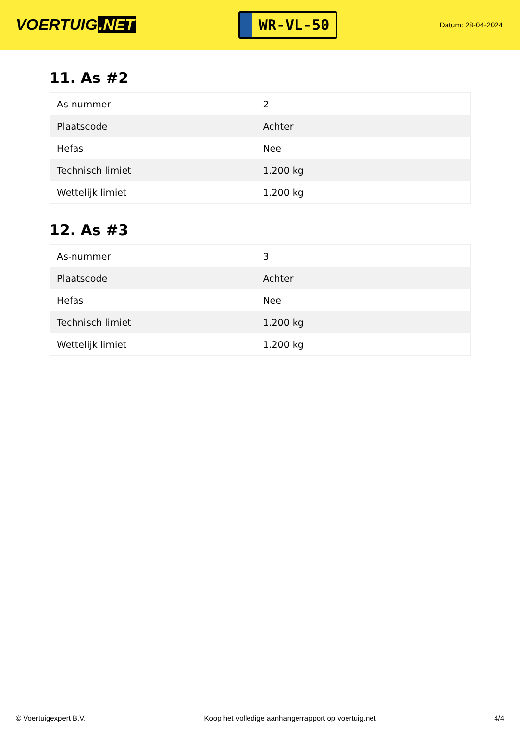VOERTUIG.NET
WR-VL-50
Datum: 28-04-2024
11. As #2
| As-nummer | 2 |
| Plaatscode | Achter |
| Hefas | Nee |
| Technisch limiet | 1.200 kg |
| Wettelijk limiet | 1.200 kg |
12. As #3
| As-nummer | 3 |
| Plaatscode | Achter |
| Hefas | Nee |
| Technisch limiet | 1.200 kg |
| Wettelijk limiet | 1.200 kg |
© Voertuigexpert B.V. Koop het volledige aanhangerrapport op voertuig.net 4/4